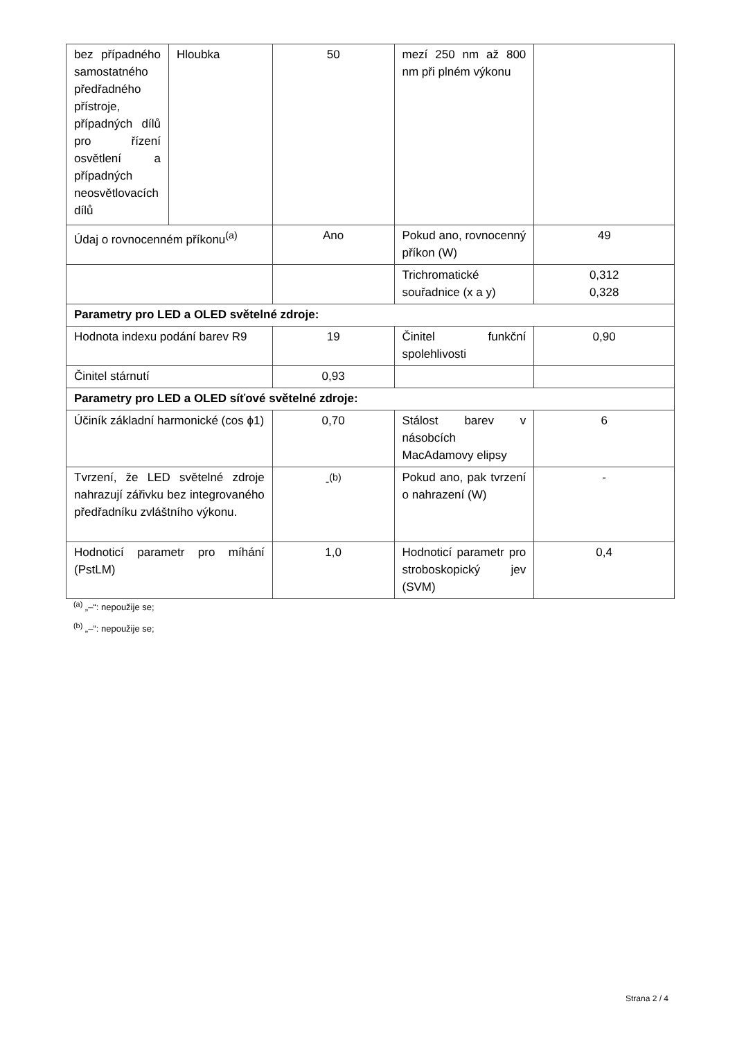| bez případného samostatného předřadného přístroje, případných dílů pro řízení osvětlení a případných neosvětlovacích dílů | Hloubka | 50 | mezí 250 nm až 800 nm při plném výkonu | |
| Údaj o rovnocenném příkonu<sup>(a)</sup> | | Ano | Pokud ano, rovnocenný příkon (W) | 49 |
| | | | Trichromatické souřadnice (x a y) | 0,312 0,328 |
| Parametry pro LED a OLED světelné zdroje: | | | | |
| Hodnota indexu podání barev R9 | | 19 | Činitel funkční spolehlivosti | 0,90 |
| Činitel stárnutí | | 0,93 | | |
| Parametry pro LED a OLED síťové světelné zdroje: | | | | |
| Účiník základní harmonické (cos ϕ1) | | 0,70 | Stálost barev v násobcích MacAdamovy elipsy | 6 |
| Tvrzení, že LED světelné zdroje nahrazují zářivku bez integrovaného předřadníku zvláštního výkonu. | | -<sup>(b)</sup> | Pokud ano, pak tvrzení o nahrazení (W) | - |
| Hodnoticí parametr pro míhání (PstLM) | | 1,0 | Hodnoticí parametr pro stroboskopický jev (SVM) | 0,4 |
<sup>(a)</sup> „–“: nepoužije se;
<sup>(b)</sup> „–“: nepoužije se;
Strana 2 / 4